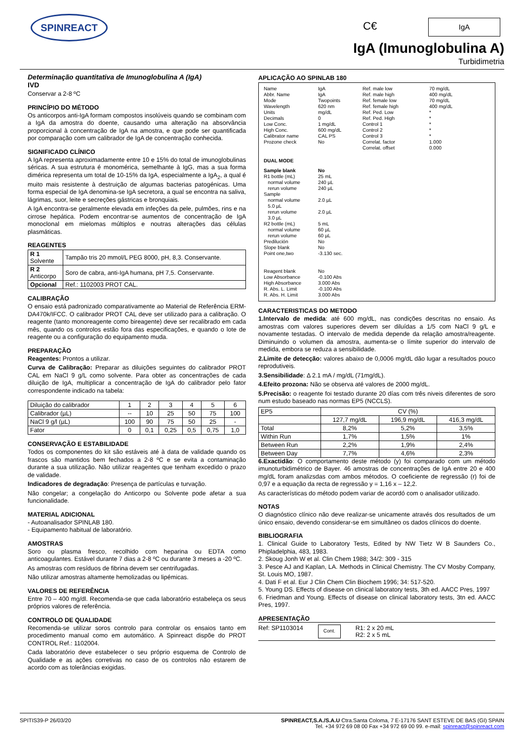SPINREACT
C€ IgA
IgA (Imunoglobulina A)
Turbidimetria
Determinação quantitativa de Imunoglobulina A (IgA)
IVD
Conservar a 2-8 ºC
PRINCÍPIO DO MÉTODO
Os anticorpos anti-IgA formam compostos insolúveis quando se combinam com a IgA da amostra do doente, causando uma alteração na absorvância proporcional à concentração de IgA na amostra, e que pode ser quantificada por comparação com um calibrador de IgA de concentração conhecida.
SIGNIFICADO CLÍNICO
A IgA representa aproximadamente entre 10 e 15% do total de imunoglobulinas séricas. A sua estrutura é monomérica, semelhante à IgG, mas a sua forma dimérica representa um total de 10-15% da IgA, especialmente a IgA<sub>2</sub>, a qual é muito mais resistente à destruição de algumas bacterias patogénicas. Uma forma especial de IgA denomina-se IgA secretora, a qual se encontra na saliva, lágrimas, suor, leite e secreções gástricas e bronquiais.
A IgA encontra-se geralmente elevada em infeções da pele, pulmões, rins e na cirrose hepática. Podem encontrar-se aumentos de concentração de IgA monoclonal em mielomas múltiplos e noutras alterações das células plasmáticas.
REAGENTES
| R 1 Solvente | Tampão tris 20 mmol/L PEG 8000, pH, 8,3. Conservante. |
| R 2 Anticorpo | Soro de cabra, anti-IgA humana, pH 7,5. Conservante. |
| Opcional | Ref.: 1102003 PROT CAL. |
CALIBRAÇÃO
O ensaio está padronizado comparativamente ao Material de Referência ERM-DA470k/IFCC. O calibrador PROT CAL deve ser utilizado para a calibração. O reagente (tanto monoreagente como bireagente) deve ser recalibrado em cada mês, quando os controlos estão fora das especificações, e quando o lote de reagente ou a configuração do equipamento muda.
PREPARAÇÃO
Reagentes: Prontos a utilizar.
Curva de Calibração: Preparar as diluições seguintes do calibrador PROT CAL em NaCl 9 g/L como solvente. Para obter as concentrações de cada diluição de IgA, multiplicar a concentração de IgA do calibrador pelo fator correspondente indicado na tabela:
| Diluição do calibrador | 1 | 2 | 3 | 4 | 5 | 6 |
| Calibrador (µL) | -- | 10 | 25 | 50 | 75 | 100 |
| NaCl 9 g/l (µL) | 100 | 90 | 75 | 50 | 25 | - |
| Fator | 0 | 0,1 | 0,25 | 0,5 | 0,75 | 1,0 |
CONSERVAÇÃO E ESTABILIDADE
Todos os componentes do kit são estáveis até à data de validade quando os frascos são mantidos bem fechados a 2-8 ºC e se evita a contaminação durante a sua utilização. Não utilizar reagentes que tenham excedido o prazo de validade.
Indicadores de degradação: Presença de partículas e turvação.
Não congelar; a congelação do Anticorpo ou Solvente pode afetar a sua funcionalidade.
MATERIAL ADICIONAL
- Autoanalisador SPINLAB 180.
- Equipamento habitual de laboratório.
AMOSTRAS
Soro ou plasma fresco, recolhido com heparina ou EDTA como anticoagulantes. Estável durante 7 dias a 2-8 ºC ou durante 3 meses a -20 ºC.
As amostras com resíduos de fibrina devem ser centrifugadas.
Não utilizar amostras altamente hemolizadas ou lipémicas.
VALORES DE REFERÊNCIA
Entre 70 – 400 mg/dl. Recomenda-se que cada laboratório estabeleça os seus próprios valores de referência.
CONTROLO DE QUALIDADE
Recomenda-se utilizar soros controlo para controlar os ensaios tanto em procedimento manual como em automático. A Spinreact dispõe do PROT CONTROL Ref.: 1102004.
Cada laboratório deve estabelecer o seu próprio esquema de Controlo de Qualidade e as ações corretivas no caso de os controlos não estarem de acordo com as tolerâncias exigidas.
APLICAÇÃO AO SPINLAB 180
Name
Abbr. Name
Mode
Wavelength
Units
Decimals
Low Conc.
High Conc.
Calibrator name
Prozone check
IgA
IgA
Twopoints
620 nm
mg/dL
0
1 mg/dL
600 mg/dL
CAL PS
No
Ref. male low
Ref. male high
Ref. female low
Ref. female high
Ref. Ped. Low
Ref. Ped. High
Control 1
Control 2
Control 3
Correlat. factor
Correlat. offset
70 mg/dL
400 mg/dL
70 mg/dL
400 mg/dL
*
*
*
*
*
1.000
0.000
DUAL MODE
Sample blank
R1 bottle (mL)
normal volume
rerun volume
Sample
normal volume
5.0 µL
rerun volume
3.0 µL
R2 bottle (mL)
normal volume
rerun volume
Predilución
Slope blank
Point one,two
Reagent blank
Low Absorbance
High Absorbance
R. Abs. L. Limit
R. Abs. H. Limit
No
25 mL
240 µL
240 µL
2.0 µL
2.0 µL
5 mL
60 µL
60 µL
No
No
-3.130 sec.
No
-0.100 Abs
3.000 Abs
-0.100 Abs
3.000 Abs
CARACTERISTICAS DO METODO
1.Intervalo de medida: até 600 mg/dL, nas condições descritas no ensaio. As amostras com valores superiores devem ser diluídas a 1/5 com NaCl 9 g/L e novamente testadas. O intervalo de medida depende da relação amostra/reagente. Diminuindo o volumen da amostra, aumenta-se o límite superior do intervalo de medida, embora se reduza a sensibilidade.
2.Limite de detecção: valores abaixo de 0,0006 mg/dL dão lugar a resultados pouco reprodutiveis.
3.Sensibilidade: Δ 2.1 mA / mg/dL (71mg/dL).
4.Efeito prozona: Não se observa até valores de 2000 mg/dL.
5.Precisão: o reagente foi testado durante 20 días com três niveis diferentes de soro num estudo baseado nas normas EP5 (NCCLS).
| EP5 | CV (%) | | |
| | 127,7 mg/dL | 196,9 mg/dL | 416,3 mg/dL |
| Total | 8,2% | 5,2% | 3,5% |
| Within Run | 1,7% | 1,5% | 1% |
| Between Run | 2,2% | 1,9% | 2,4% |
| Between Day | 7,7% | 4,6% | 2,3% |
6.Exactidão: O comportamento deste método (y) foi comparado com um método imunoturbidimétrico de Bayer. 46 amostras de concentrações de IgA entre 20 e 400 mg/dL foram analizsdas com ambos métodos. O coeficiente de regressão (r) foi de 0,97 e a equação da recta de regressão y = 1,16 x – 12,2.
As características do método podem variar de acordó com o analisador utilizado.
NOTAS
O diagnóstico clínico não deve realizar-se unicamente através dos resultados de um único ensaio, devendo considerar-se em simultâneo os dados clínicos do doente.
BIBLIOGRAFIA
1. Clinical Guide to Laboratory Tests, Edited by NW Tietz W B Saunders Co., Phipladelphia, 483, 1983.
2. Skoug Jonh W et al. Clin Chem 1988; 34/2: 309 - 315
3. Pesce AJ and Kaplan, LA. Methods in Clinical Chemistry. The CV Mosby Company, St. Louis MO, 1987.
4. Dati F et al. Eur J Clin Chem Clin Biochem 1996; 34: 517-520.
5. Young DS. Effects of disease on clinical laboratory tests, 3th ed. AACC Pres, 1997
6. Friedman and Young. Effects of disease on clinical laboratory tests, 3tn ed. AACC Pres, 1997.
APRESENTAÇÃO
Ref: SP1103014 Cont. R1: 2 x 20 mL
R2: 2 x 5 mL
SPITIS39-P 26/03/20 SPINREACT,S.A./S.A.U Ctra.Santa Coloma, 7 E-17176 SANT ESTEVE DE BAS (GI) SPAIN
Tel. +34 972 69 08 00 Fax +34 972 69 00 99. e-mail: spinreact@spinreact.com